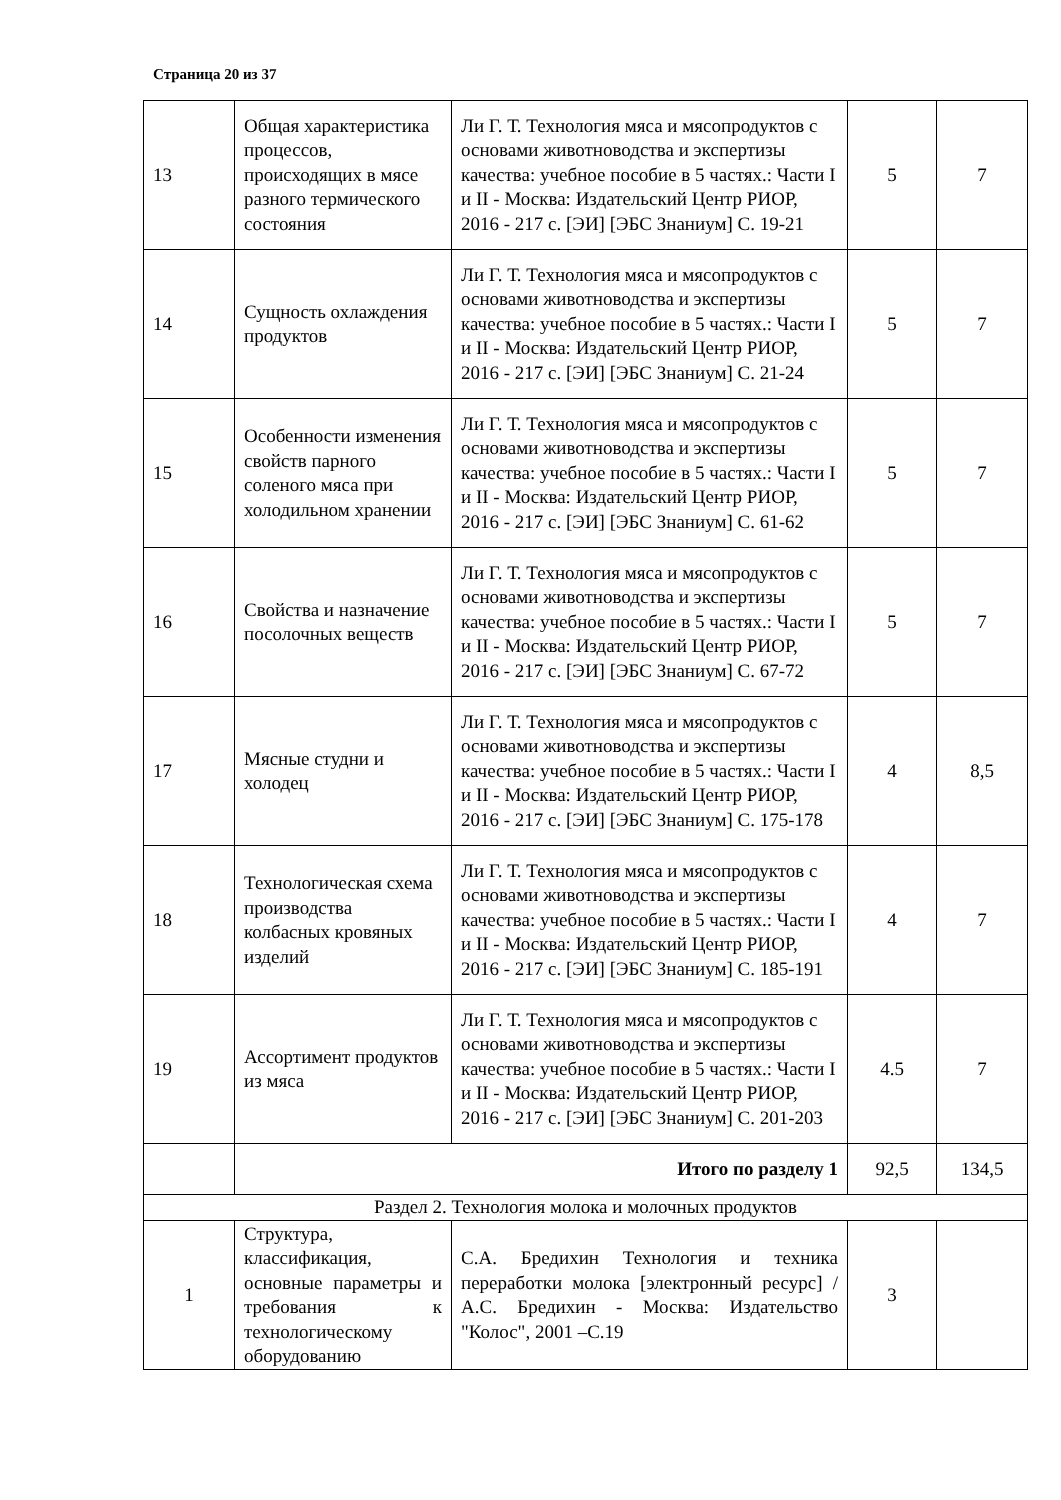Страница 20 из 37
| 13 | Общая характеристика процессов, происходящих в мясе разного термического состояния | Ли Г. Т. Технология мяса и мясопродуктов с основами животноводства и экспертизы качества: учебное пособие в 5 частях.: Части I и II - Москва: Издательский Центр РИОР, 2016 - 217 с. [ЭИ] [ЭБС Знаниум] С. 19-21 | 5 | 7 |
| 14 | Сущность охлаждения продуктов | Ли Г. Т. Технология мяса и мясопродуктов с основами животноводства и экспертизы качества: учебное пособие в 5 частях.: Части I и II - Москва: Издательский Центр РИОР, 2016 - 217 с. [ЭИ] [ЭБС Знаниум] С. 21-24 | 5 | 7 |
| 15 | Особенности изменения свойств парного соленого мяса при холодильном хранении | Ли Г. Т. Технология мяса и мясопродуктов с основами животноводства и экспертизы качества: учебное пособие в 5 частях.: Части I и II - Москва: Издательский Центр РИОР, 2016 - 217 с. [ЭИ] [ЭБС Знаниум] С. 61-62 | 5 | 7 |
| 16 | Свойства и назначение посолочных веществ | Ли Г. Т. Технология мяса и мясопродуктов с основами животноводства и экспертизы качества: учебное пособие в 5 частях.: Части I и II - Москва: Издательский Центр РИОР, 2016 - 217 с. [ЭИ] [ЭБС Знаниум] С. 67-72 | 5 | 7 |
| 17 | Мясные студни и холодец | Ли Г. Т. Технология мяса и мясопродуктов с основами животноводства и экспертизы качества: учебное пособие в 5 частях.: Части I и II - Москва: Издательский Центр РИОР, 2016 - 217 с. [ЭИ] [ЭБС Знаниум] С. 175-178 | 4 | 8,5 |
| 18 | Технологическая схема производства колбасных кровяных изделий | Ли Г. Т. Технология мяса и мясопродуктов с основами животноводства и экспертизы качества: учебное пособие в 5 частях.: Части I и II - Москва: Издательский Центр РИОР, 2016 - 217 с. [ЭИ] [ЭБС Знаниум] С. 185-191 | 4 | 7 |
| 19 | Ассортимент продуктов из мяса | Ли Г. Т. Технология мяса и мясопродуктов с основами животноводства и экспертизы качества: учебное пособие в 5 частях.: Части I и II - Москва: Издательский Центр РИОР, 2016 - 217 с. [ЭИ] [ЭБС Знаниум] С. 201-203 | 4.5 | 7 |
| | Итого по разделу 1 | | 92,5 | 134,5 |
| Раздел 2. Технология молока и молочных продуктов | | | | |
| 1 | Структура, классификация, основные параметры и требования к технологическому оборудованию | С.А. Бредихин Технология и техника переработки молока [электронный ресурс] / А.С. Бредихин - Москва: Издательство "Колос", 2001 –С.19 | 3 | |